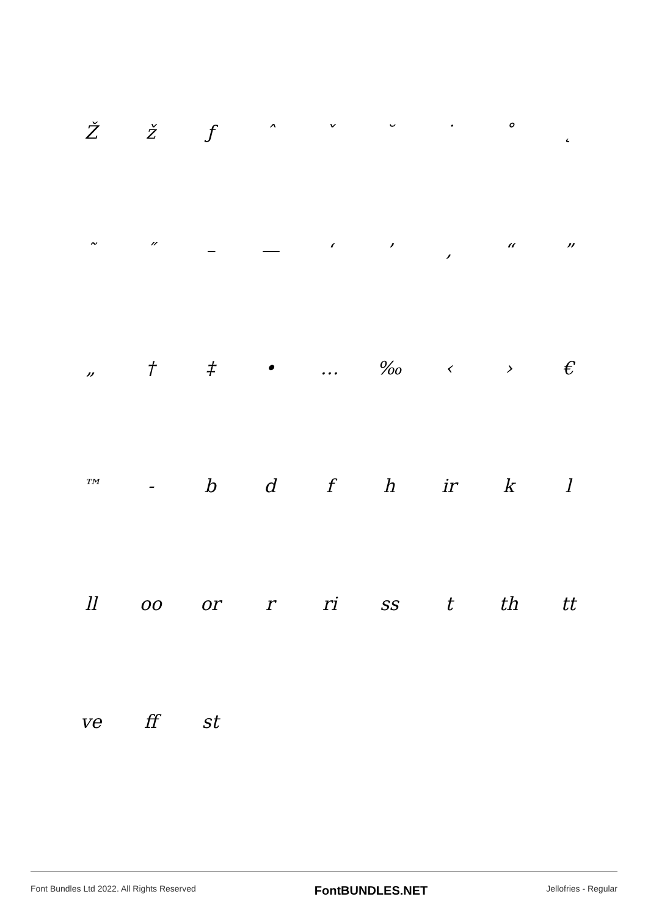Žžƒˆˇ ˘ ˙ ˚ ˛
˜ ˝ – — ‘’ ‚ “”
„ † ‡ • … ‰ ‹ › €
™ - bdfh ir kl
ll oo or r ri ss t th tt
ve ff st
Font Bundles Ltd 2022. All Rights Reserved FontBUNDLES.NET Jellofries - Regular